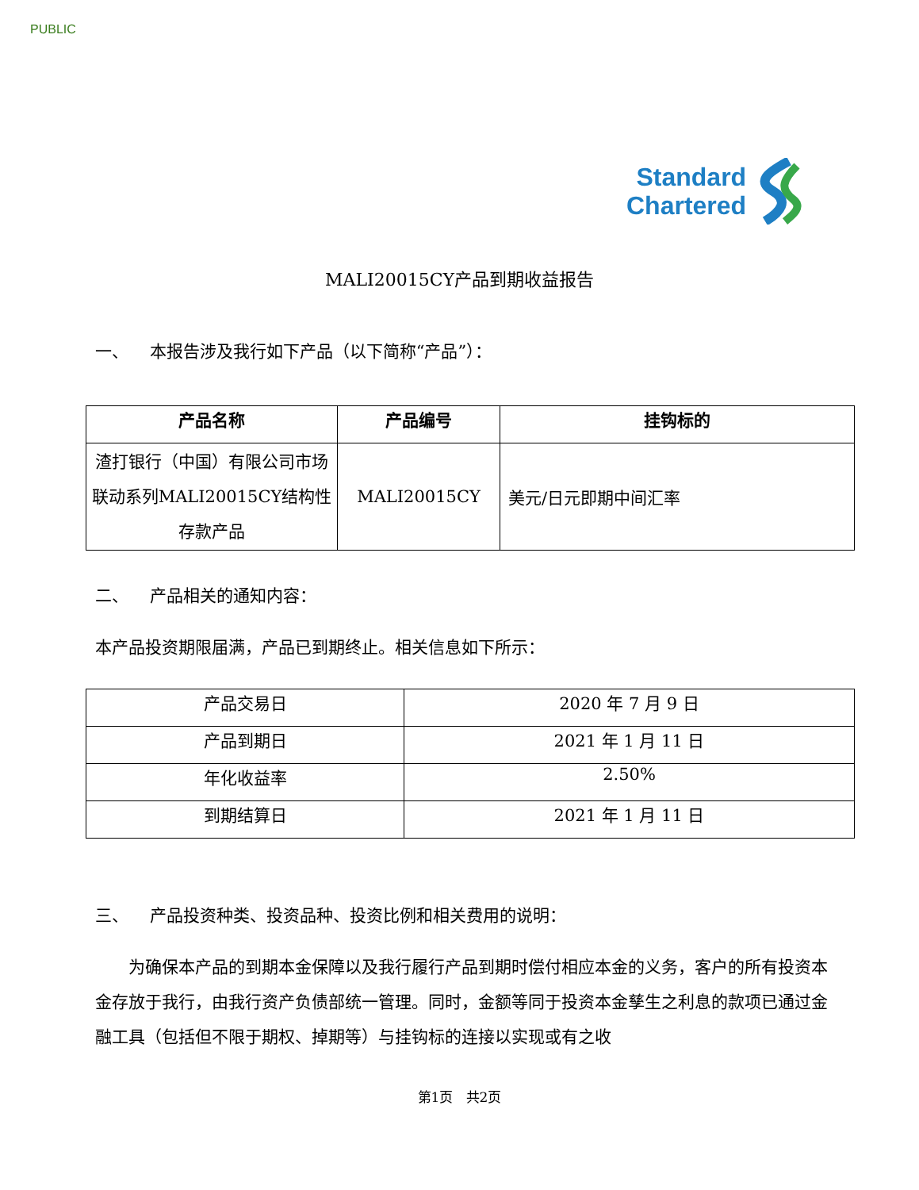PUBLIC
Standard
Chartered
MALI20015CY产品到期收益报告
一、 本报告涉及我行如下产品（以下简称“产品”）：
| 产品名称 | 产品编号 | 挂钩标的 |
| --- | --- | --- |
| 渣打银行（中国）有限公司市场联动系列MALI20015CY结构性存款产品 | MALI20015CY | 美元/日元即期中间汇率 |
二、 产品相关的通知内容：
本产品投资期限届满，产品已到期终止。相关信息如下所示：
| 产品交易日 | 2020 年 7 月 9 日 |
| 产品到期日 | 2021 年 1 月 11 日 |
| 年化收益率 | 2.50% |
| 到期结算日 | 2021 年 1 月 11 日 |
三、 产品投资种类、投资品种、投资比例和相关费用的说明：
为确保本产品的到期本金保障以及我行履行产品到期时偿付相应本金的义务，客户的所有投资本金存放于我行，由我行资产负债部统一管理。同时，金额等同于投资本金孳生之利息的款项已通过金融工具（包括但不限于期权、掉期等）与挂钩标的连接以实现或有之收
第1页 共2页